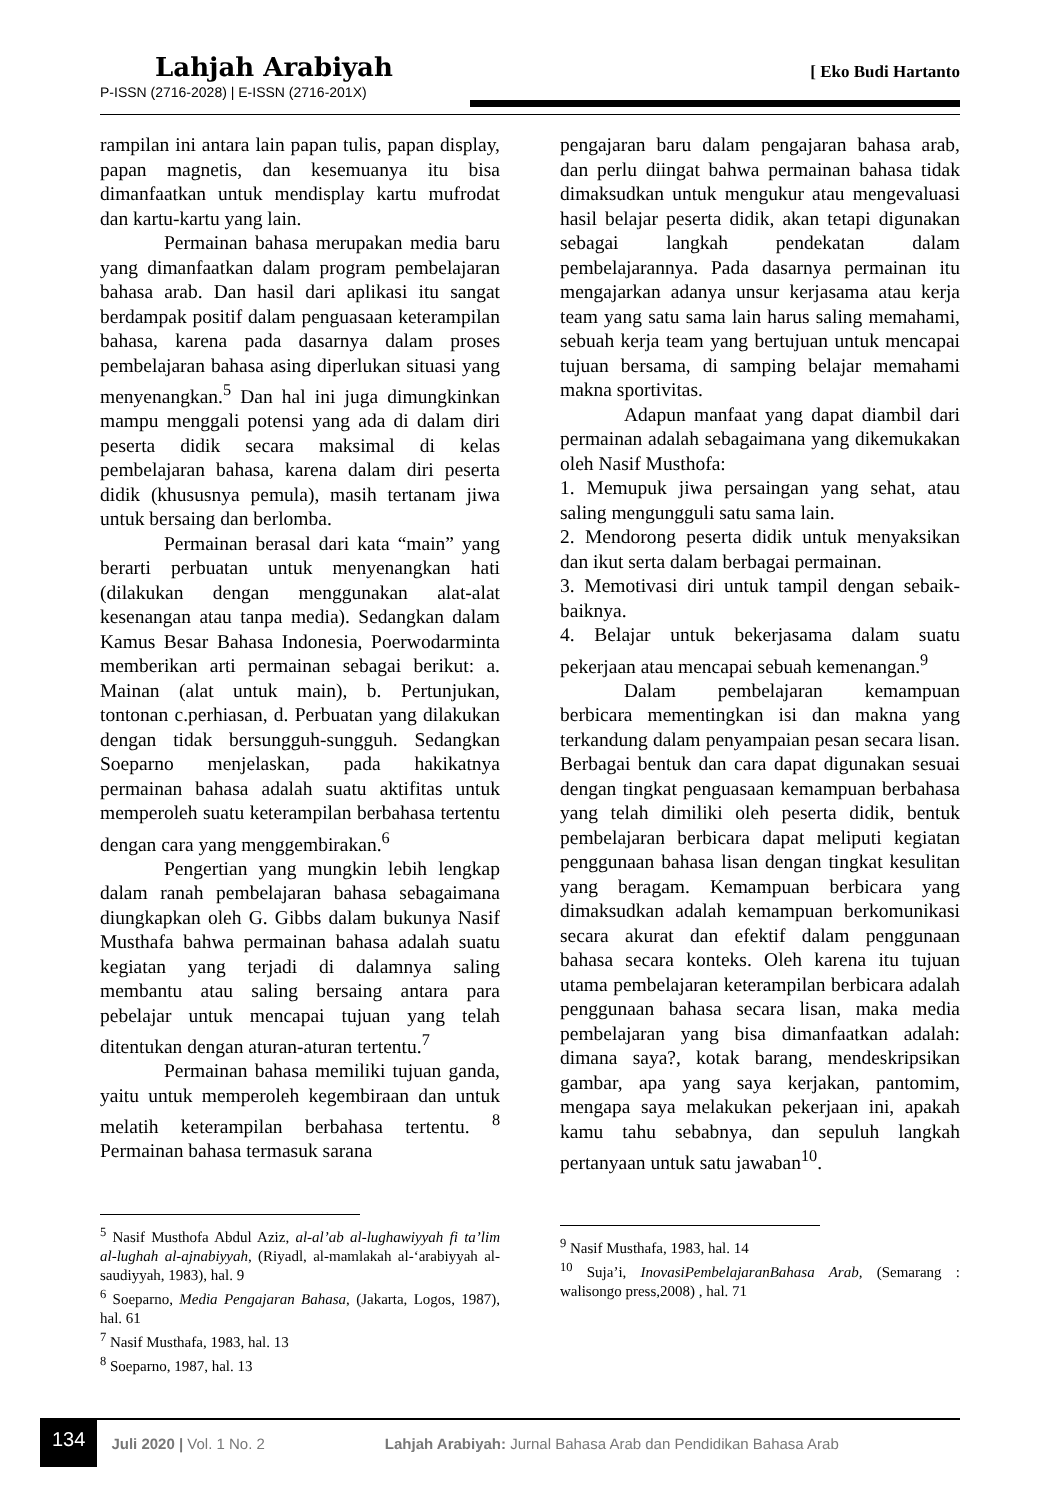Lahjah Arabiyah
[ Eko Budi Hartanto
P-ISSN (2716-2028) | E-ISSN (2716-201X)
rampilan ini antara lain papan tulis, papan display, papan magnetis, dan kesemuanya itu bisa dimanfaatkan untuk mendisplay kartu mufrodat dan kartu-kartu yang lain.
Permainan bahasa merupakan media baru yang dimanfaatkan dalam program pembelajaran bahasa arab. Dan hasil dari aplikasi itu sangat berdampak positif dalam penguasaan keterampilan bahasa, karena pada dasarnya dalam proses pembelajaran bahasa asing diperlukan situasi yang menyenangkan.<sup>5</sup> Dan hal ini juga dimungkinkan mampu menggali potensi yang ada di dalam diri peserta didik secara maksimal di kelas pembelajaran bahasa, karena dalam diri peserta didik (khususnya pemula), masih tertanam jiwa untuk bersaing dan berlomba.
Permainan berasal dari kata “main” yang berarti perbuatan untuk menyenangkan hati (dilakukan dengan menggunakan alat-alat kesenangan atau tanpa media). Sedangkan dalam Kamus Besar Bahasa Indonesia, Poerwodarminta memberikan arti permainan sebagai berikut: a. Mainan (alat untuk main), b. Pertunjukan, tontonan c.perhiasan, d. Perbuatan yang dilakukan dengan tidak bersungguh-sungguh. Sedangkan Soeparno menjelaskan, pada hakikatnya permainan bahasa adalah suatu aktifitas untuk memperoleh suatu keterampilan berbahasa tertentu dengan cara yang menggembirakan.<sup>6</sup>
Pengertian yang mungkin lebih lengkap dalam ranah pembelajaran bahasa sebagaimana diungkapkan oleh G. Gibbs dalam bukunya Nasif Musthafa bahwa permainan bahasa adalah suatu kegiatan yang terjadi di dalamnya saling membantu atau saling bersaing antara para pebelajar untuk mencapai tujuan yang telah ditentukan dengan aturan-aturan tertentu.<sup>7</sup>
Permainan bahasa memiliki tujuan ganda, yaitu untuk memperoleh kegembiraan dan untuk melatih keterampilan berbahasa tertentu. <sup>8</sup> Permainan bahasa termasuk sarana
<sup>5</sup> Nasif Musthofa Abdul Aziz, al-al’ab al-lughawiyyah fi ta’lim al-lughah al-ajnabiyyah, (Riyadl, al-mamlakah al-‘arabiyyah al-saudiyyah, 1983), hal. 9
<sup>6</sup> Soeparno, Media Pengajaran Bahasa, (Jakarta, Logos, 1987), hal. 61
<sup>7</sup> Nasif Musthafa, 1983, hal. 13
<sup>8</sup> Soeparno, 1987, hal. 13
pengajaran baru dalam pengajaran bahasa arab, dan perlu diingat bahwa permainan bahasa tidak dimaksudkan untuk mengukur atau mengevaluasi hasil belajar peserta didik, akan tetapi digunakan sebagai langkah pendekatan dalam pembelajarannya. Pada dasarnya permainan itu mengajarkan adanya unsur kerjasama atau kerja team yang satu sama lain harus saling memahami, sebuah kerja team yang bertujuan untuk mencapai tujuan bersama, di samping belajar memahami makna sportivitas.
Adapun manfaat yang dapat diambil dari permainan adalah sebagaimana yang dikemukakan oleh Nasif Musthofa:
1. Memupuk jiwa persaingan yang sehat, atau saling mengungguli satu sama lain.
2. Mendorong peserta didik untuk menyaksikan dan ikut serta dalam berbagai permainan.
3. Memotivasi diri untuk tampil dengan sebaik-baiknya.
4. Belajar untuk bekerjasama dalam suatu pekerjaan atau mencapai sebuah kemenangan.<sup>9</sup>
Dalam pembelajaran kemampuan berbicara mementingkan isi dan makna yang terkandung dalam penyampaian pesan secara lisan. Berbagai bentuk dan cara dapat digunakan sesuai dengan tingkat penguasaan kemampuan berbahasa yang telah dimiliki oleh peserta didik, bentuk pembelajaran berbicara dapat meliputi kegiatan penggunaan bahasa lisan dengan tingkat kesulitan yang beragam. Kemampuan berbicara yang dimaksudkan adalah kemampuan berkomunikasi secara akurat dan efektif dalam penggunaan bahasa secara konteks. Oleh karena itu tujuan utama pembelajaran keterampilan berbicara adalah penggunaan bahasa secara lisan, maka media pembelajaran yang bisa dimanfaatkan adalah: dimana saya?, kotak barang, mendeskripsikan gambar, apa yang saya kerjakan, pantomim, mengapa saya melakukan pekerjaan ini, apakah kamu tahu sebabnya, dan sepuluh langkah pertanyaan untuk satu jawaban<sup>10</sup>.
<sup>9</sup> Nasif Musthafa, 1983, hal. 14
<sup>10</sup> Suja’i, InovasiPembelajaranBahasa Arab, (Semarang : walisongo press,2008) , hal. 71
134 Juli 2020 | Vol. 1 No. 2 Lahjah Arabiyah: Jurnal Bahasa Arab dan Pendidikan Bahasa Arab